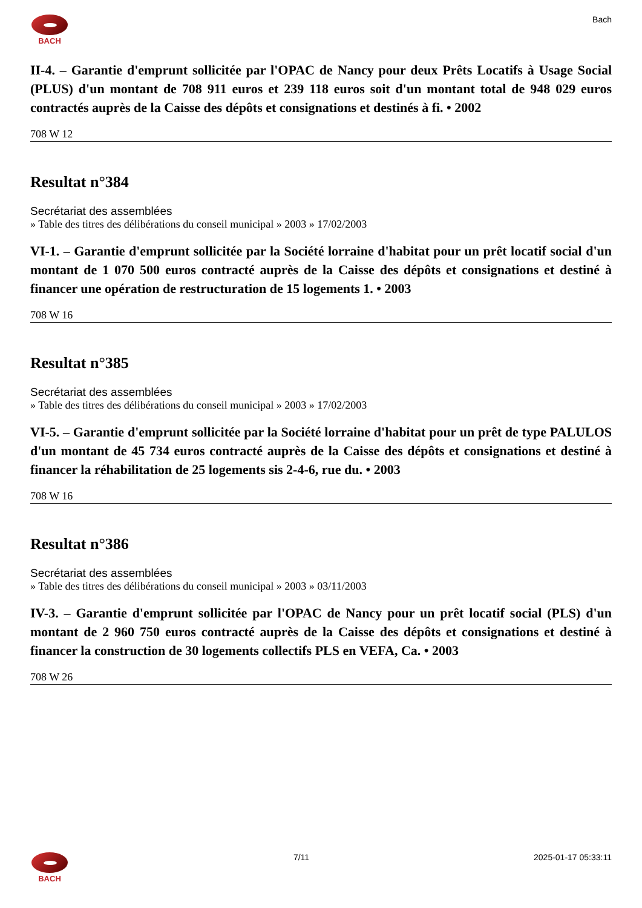BACH Bach
II-4. – Garantie d'emprunt sollicitée par l'OPAC de Nancy pour deux Prêts Locatifs à Usage Social (PLUS) d'un montant de 708 911 euros et 239 118 euros soit d'un montant total de 948 029 euros contractés auprès de la Caisse des dépôts et consignations et destinés à fi. • 2002
708 W 12
Resultat n°384
Secrétariat des assemblées
» Table des titres des délibérations du conseil municipal » 2003 » 17/02/2003
VI-1. – Garantie d'emprunt sollicitée par la Société lorraine d'habitat pour un prêt locatif social d'un montant de 1 070 500 euros contracté auprès de la Caisse des dépôts et consignations et destiné à financer une opération de restructuration de 15 logements 1. • 2003
708 W 16
Resultat n°385
Secrétariat des assemblées
» Table des titres des délibérations du conseil municipal » 2003 » 17/02/2003
VI-5. – Garantie d'emprunt sollicitée par la Société lorraine d'habitat pour un prêt de type PALULOS d'un montant de 45 734 euros contracté auprès de la Caisse des dépôts et consignations et destiné à financer la réhabilitation de 25 logements sis 2-4-6, rue du. • 2003
708 W 16
Resultat n°386
Secrétariat des assemblées
» Table des titres des délibérations du conseil municipal » 2003 » 03/11/2003
IV-3. – Garantie d'emprunt sollicitée par l'OPAC de Nancy pour un prêt locatif social (PLS) d'un montant de 2 960 750 euros contracté auprès de la Caisse des dépôts et consignations et destiné à financer la construction de 30 logements collectifs PLS en VEFA, Ca. • 2003
708 W 26
BACH 7/11 2025-01-17 05:33:11